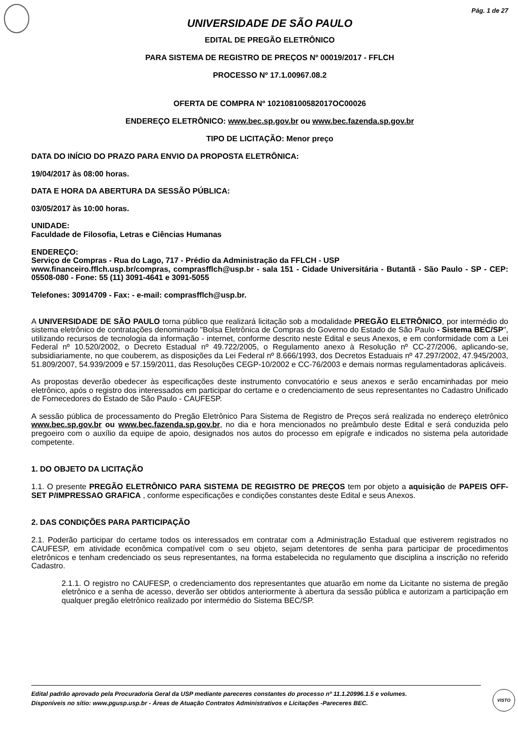Pág. 1 de 27
UNIVERSIDADE DE SÃO PAULO
EDITAL DE PREGÃO ELETRÔNICO
PARA SISTEMA DE REGISTRO DE PREÇOS Nº 00019/2017 - FFLCH
PROCESSO Nº 17.1.00967.08.2
OFERTA DE COMPRA Nº 102108100582017OC00026
ENDEREÇO ELETRÔNICO: www.bec.sp.gov.br ou www.bec.fazenda.sp.gov.br
TIPO DE LICITAÇÃO: Menor preço
DATA DO INÍCIO DO PRAZO PARA ENVIO DA PROPOSTA ELETRÔNICA:
19/04/2017 às 08:00 horas.
DATA E HORA DA ABERTURA DA SESSÃO PÚBLICA:
03/05/2017 às 10:00 horas.
UNIDADE:
Faculdade de Filosofia, Letras e Ciências Humanas
ENDEREÇO:
Serviço de Compras - Rua do Lago, 717 - Prédio da Administração da FFLCH - USP
www.financeiro.fflch.usp.br/compras, comprasfflch@usp.br - sala 151 - Cidade Universitária - Butantã - São Paulo - SP - CEP: 05508-080 - Fone: 55 (11) 3091-4641 e 3091-5055
Telefones: 30914709 - Fax: - e-mail: comprasfflch@usp.br.
A UNIVERSIDADE DE SÃO PAULO torna público que realizará licitação sob a modalidade PREGÃO ELETRÔNICO, por intermédio do sistema eletrônico de contratações denominado "Bolsa Eletrônica de Compras do Governo do Estado de São Paulo - Sistema BEC/SP", utilizando recursos de tecnologia da informação - internet, conforme descrito neste Edital e seus Anexos, e em conformidade com a Lei Federal nº 10.520/2002, o Decreto Estadual nº 49.722/2005, o Regulamento anexo à Resolução nº CC-27/2006, aplicando-se, subsidiariamente, no que couberem, as disposições da Lei Federal nº 8.666/1993, dos Decretos Estaduais nº 47.297/2002, 47.945/2003, 51.809/2007, 54.939/2009 e 57.159/2011, das Resoluções CEGP-10/2002 e CC-76/2003 e demais normas regulamentadoras aplicáveis.
As propostas deverão obedecer às especificações deste instrumento convocatório e seus anexos e serão encaminhadas por meio eletrônico, após o registro dos interessados em participar do certame e o credenciamento de seus representantes no Cadastro Unificado de Fornecedores do Estado de São Paulo - CAUFESP.
A sessão pública de processamento do Pregão Eletrônico Para Sistema de Registro de Preços será realizada no endereço eletrônico www.bec.sp.gov.br ou www.bec.fazenda.sp.gov.br, no dia e hora mencionados no preâmbulo deste Edital e será conduzida pelo pregoeiro com o auxílio da equipe de apoio, designados nos autos do processo em epígrafe e indicados no sistema pela autoridade competente.
1. DO OBJETO DA LICITAÇÃO
1.1. O presente PREGÃO ELETRÔNICO PARA SISTEMA DE REGISTRO DE PREÇOS tem por objeto a aquisição de PAPEIS OFF-SET P/IMPRESSAO GRAFICA , conforme especificações e condições constantes deste Edital e seus Anexos.
2. DAS CONDIÇÕES PARA PARTICIPAÇÃO
2.1. Poderão participar do certame todos os interessados em contratar com a Administração Estadual que estiverem registrados no CAUFESP, em atividade econômica compatível com o seu objeto, sejam detentores de senha para participar de procedimentos eletrônicos e tenham credenciado os seus representantes, na forma estabelecida no regulamento que disciplina a inscrição no referido Cadastro.
2.1.1. O registro no CAUFESP, o credenciamento dos representantes que atuarão em nome da Licitante no sistema de pregão eletrônico e a senha de acesso, deverão ser obtidos anteriormente à abertura da sessão pública e autorizam a participação em qualquer pregão eletrônico realizado por intermédio do Sistema BEC/SP.
Edital padrão aprovado pela Procuradoria Geral da USP mediante pareceres constantes do processo nº 11.1.20996.1.5 e volumes.
Disponíveis no sítio: www.pgusp.usp.br - Áreas de Atuação Contratos Administrativos e Licitações -Pareceres BEC.
VISTO